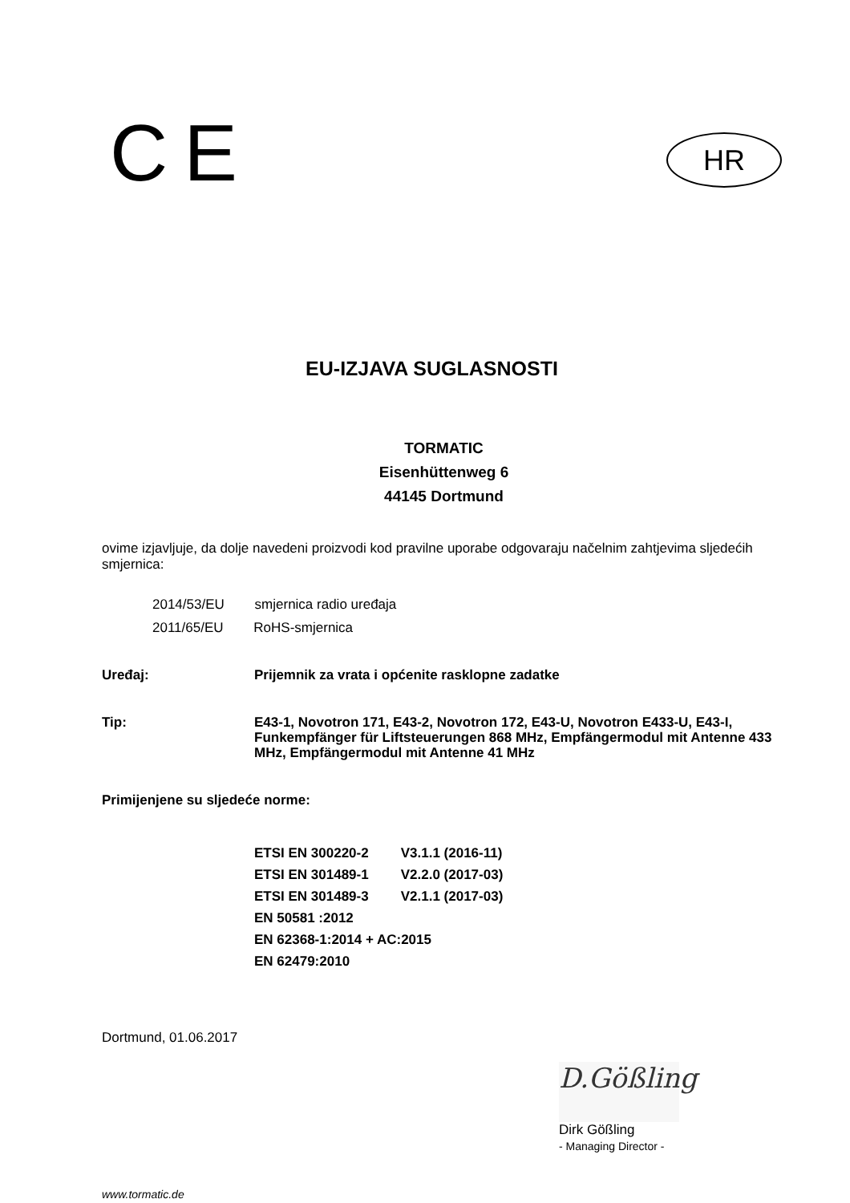CE
HR
EU-IZJAVA SUGLASNOSTI
TORMATIC
Eisenhüttenweg 6
44145 Dortmund
ovime izjavljuje, da dolje navedeni proizvodi kod pravilne uporabe odgovaraju načelnim zahtjevima sljedećih smjernica:
2014/53/EU smjernica radio uređaja
2011/65/EU RoHS-smjernica
Uređaj: Prijemnik za vrata i općenite rasklopne zadatke
Tip: E43-1, Novotron 171, E43-2, Novotron 172, E43-U, Novotron E433-U, E43-I, Funkempfänger für Liftsteuerungen 868 MHz, Empfängermodul mit Antenne 433 MHz, Empfängermodul mit Antenne 41 MHz
Primijenjene su sljedeće norme:
| ETSI EN 300220-2 | V3.1.1 (2016-11) |
| ETSI EN 301489-1 | V2.2.0 (2017-03) |
| ETSI EN 301489-3 | V2.1.1 (2017-03) |
| EN 50581 :2012 | |
| EN 62368-1:2014 + AC:2015 | |
| EN 62479:2010 | |
Dortmund, 01.06.2017
D.Gößling
Dirk Gößling
- Managing Director -
www.tormatic.de